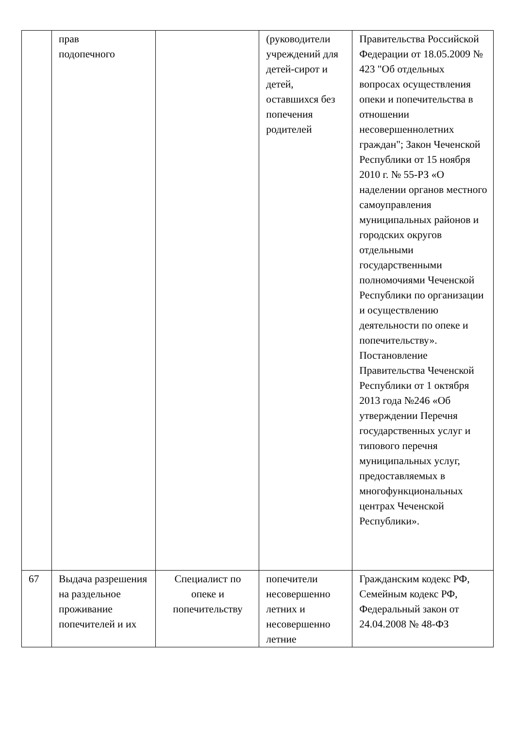| | прав подопечного | | (руководители учреждений для детей-сирот и детей, оставшихся без попечения родителей | Правительства Российской Федерации от 18.05.2009 № 423 "Об отдельных вопросах осуществления опеки и попечительства в отношении несовершеннолетних граждан"; Закон Чеченской Республики от 15 ноября 2010 г. № 55-РЗ «О наделении органов местного самоуправления муниципальных районов и городских округов отдельными государственными полномочиями Чеченской Республики по организации и осуществлению деятельности по опеке и попечительству». Постановление Правительства Чеченской Республики от 1 октября 2013 года №246 «Об утверждении Перечня государственных услуг и типового перечня муниципальных услуг, предоставляемых в многофункциональных центрах Чеченской Республики». |
| 67 | Выдача разрешения на раздельное проживание попечителей и их | Специалист по опеке и попечительству | попечители несовершенно летних и несовершенно летние | Гражданским кодекс РФ, Семейным кодекс РФ, Федеральный закон от 24.04.2008 № 48-ФЗ |